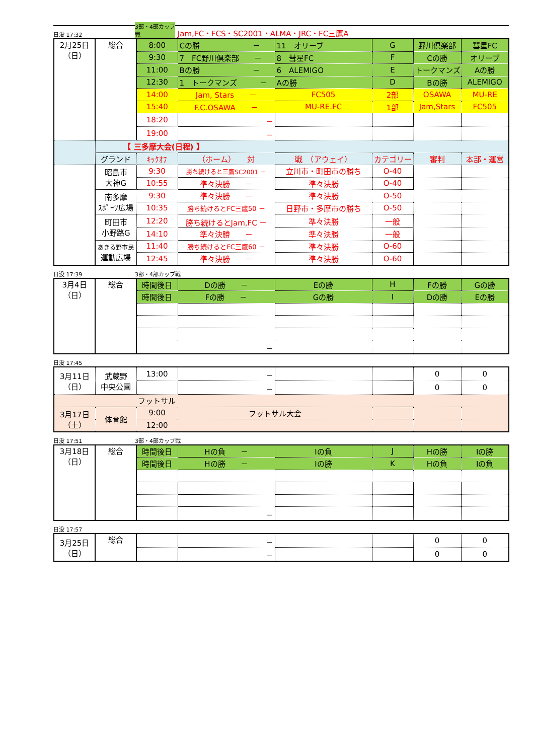日没 17:32 3部・4部カップ戦 Jam,FC・FCS・SC2001・ALMA・JRC・FC三鷹A
| 2月25日 （日） | 総合 | 8:00 | Cの勝 － | 11 オリーブ | G | 野川倶楽部 | 彗星FC |
| | | 9:30 | 7 FC野川倶楽部 － | 8 彗星FC | F | Cの勝 | オリーブ |
| | | 11:00 | Bの勝 － | 6 ALEMIGO | E | トークマンズ | Aの勝 |
| | | 12:30 | 1 トークマンズ － | Aの勝 | D | Bの勝 | ALEMIGO |
| | | 14:00 | Jam, Stars － | FC505 | 2部 | OSAWA | MU-RE |
| | | 15:40 | F.C.OSAWA － | MU-RE.FC | 1部 | Jam,Stars | FC505 |
| | | 18:20 | － | | | | |
| | | 19:00 | － | | | | |
| | 【 三多摩大会(日程) 】 | | | | | | |
| | グランド | ｷｯｸｵﾌ | （ホーム） 対 | 戦 （アウェイ） | カテゴリー | 審判 | 本部・運営 |
| | 昭島市 大神G | 9:30 | 勝ち続けると三鷹SC2001 － | 立川市・町田市の勝ち | O-40 | | |
| | | 10:55 | 準々決勝 － | 準々決勝 | O-40 | | |
| | 南多摩 ｽﾎﾟｰﾂ広場 | 9:30 | 準々決勝 － | 準々決勝 | O-50 | | |
| | | 10:35 | 勝ち続けるとFC三鷹50 － | 日野市・多摩市の勝ち | O-50 | | |
| | 町田市 小野路G | 12:20 | 勝ち続けるとJam,FC － | 準々決勝 | 一般 | | |
| | | 14:10 | 準々決勝 － | 準々決勝 | 一般 | | |
| | あきる野市民 運動広場 | 11:40 | 勝ち続けるとFC三鷹60 － | 準々決勝 | O-60 | | |
| | | 12:45 | 準々決勝 － | 準々決勝 | O-60 | | |
日没 17:39 3部・4部カップ戦
| 3月4日 （日） | 総合 | 時間後日 | Dの勝 － | Eの勝 | H | Fの勝 | Gの勝 |
| | | 時間後日 | Fの勝 － | Gの勝 | I | Dの勝 | Eの勝 |
| | | | － | | | | |
日没 17:45
| 3月11日 （日） | 武蔵野 中央公園 | 13:00 | － | | | 0 | 0 |
| | | | － | | | 0 | 0 |
| フットサル | | | | | | | |
| 3月17日 （土） | 体育館 | 9:00 | フットサル大会 | | | | |
| | | 12:00 | | | | | |
日没 17:51 3部・4部カップ戦
| 3月18日 （日） | 総合 | 時間後日 | Hの負 － | Iの負 | J | Hの勝 | Iの勝 |
| | | 時間後日 | Hの勝 － | Iの勝 | K | Hの負 | Iの負 |
| | | | － | | | | |
日没 17:57
| 3月25日 （日） | 総合 | | － | | | 0 | 0 |
| | | | － | | | 0 | 0 |